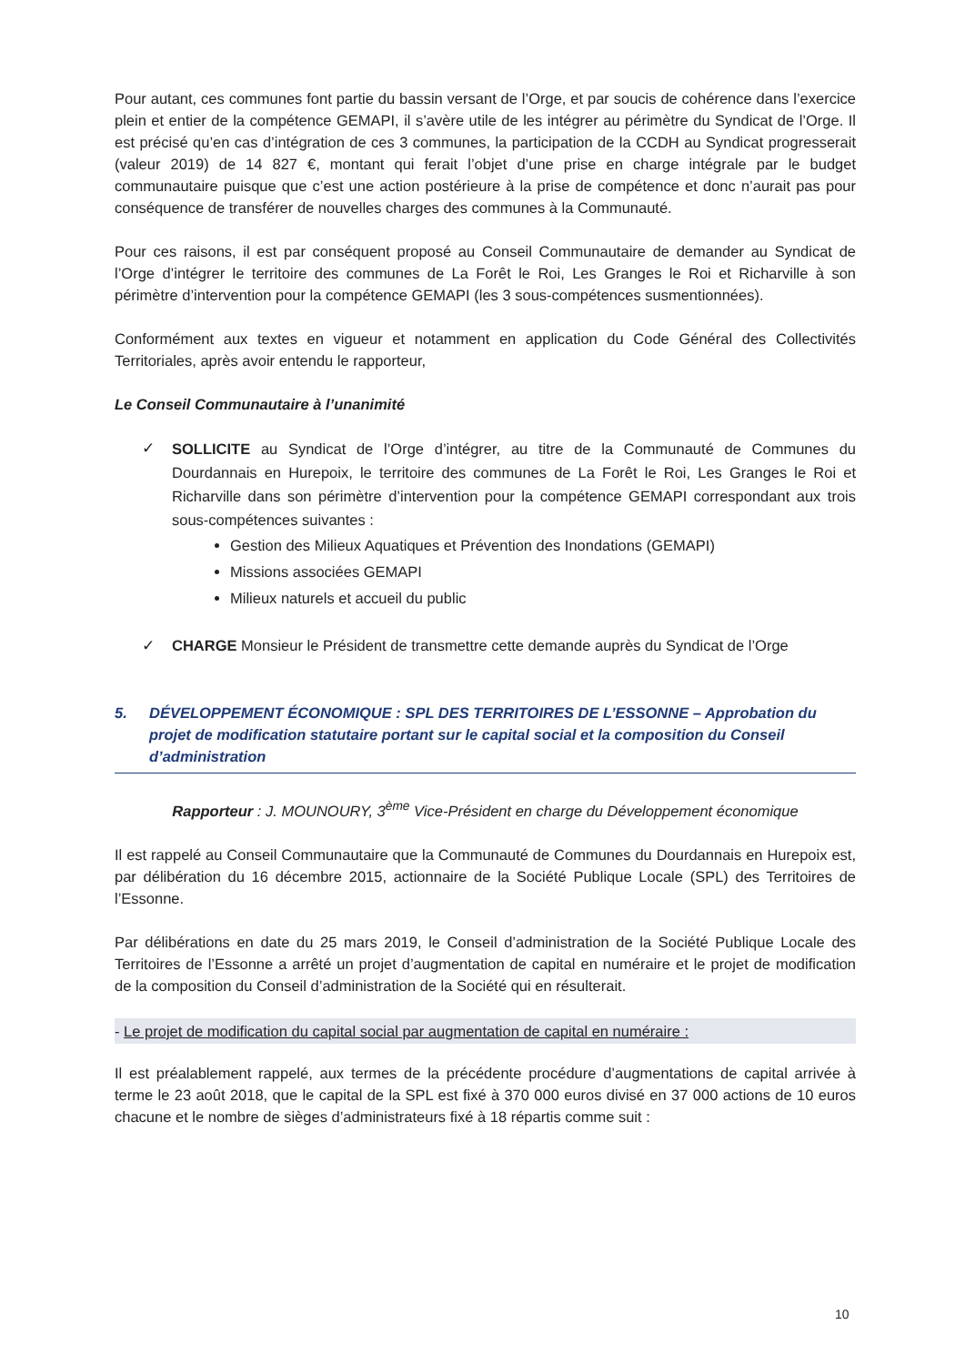Pour autant, ces communes font partie du bassin versant de l’Orge, et par soucis de cohérence dans l’exercice plein et entier de la compétence GEMAPI, il s’avère utile de les intégrer au périmètre du Syndicat de l’Orge. Il est précisé qu’en cas d’intégration de ces 3 communes, la participation de la CCDH au Syndicat progresserait (valeur 2019) de 14 827 €, montant qui ferait l’objet d’une prise en charge intégrale par le budget communautaire puisque que c’est une action postérieure à la prise de compétence et donc n’aurait pas pour conséquence de transférer de nouvelles charges des communes à la Communauté.
Pour ces raisons, il est par conséquent proposé au Conseil Communautaire de demander au Syndicat de l’Orge d’intégrer le territoire des communes de La Forêt le Roi, Les Granges le Roi et Richarville à son périmètre d’intervention pour la compétence GEMAPI (les 3 sous-compétences susmentionnées).
Conformément aux textes en vigueur et notamment en application du Code Général des Collectivités Territoriales, après avoir entendu le rapporteur,
Le Conseil Communautaire à l’unanimité
✓
SOLLICITE au Syndicat de l’Orge d’intégrer, au titre de la Communauté de Communes du Dourdannais en Hurepoix, le territoire des communes de La Forêt le Roi, Les Granges le Roi et Richarville dans son périmètre d’intervention pour la compétence GEMAPI correspondant aux trois sous-compétences suivantes :
Gestion des Milieux Aquatiques et Prévention des Inondations (GEMAPI)
Missions associées GEMAPI
Milieux naturels et accueil du public
✓ CHARGE Monsieur le Président de transmettre cette demande auprès du Syndicat de l’Orge
5. DÉVELOPPEMENT ÉCONOMIQUE : SPL DES TERRITOIRES DE L’ESSONNE – Approbation du projet de modification statutaire portant sur le capital social et la composition du Conseil d’administration
Rapporteur : J. MOUNOURY, 3<sup>ème</sup> Vice-Président en charge du Développement économique
Il est rappelé au Conseil Communautaire que la Communauté de Communes du Dourdannais en Hurepoix est, par délibération du 16 décembre 2015, actionnaire de la Société Publique Locale (SPL) des Territoires de l’Essonne.
Par délibérations en date du 25 mars 2019, le Conseil d’administration de la Société Publique Locale des Territoires de l’Essonne a arrêté un projet d’augmentation de capital en numéraire et le projet de modification de la composition du Conseil d’administration de la Société qui en résulterait.
- Le projet de modification du capital social par augmentation de capital en numéraire :
Il est préalablement rappelé, aux termes de la précédente procédure d’augmentations de capital arrivée à terme le 23 août 2018, que le capital de la SPL est fixé à 370 000 euros divisé en 37 000 actions de 10 euros chacune et le nombre de sièges d’administrateurs fixé à 18 répartis comme suit :
10